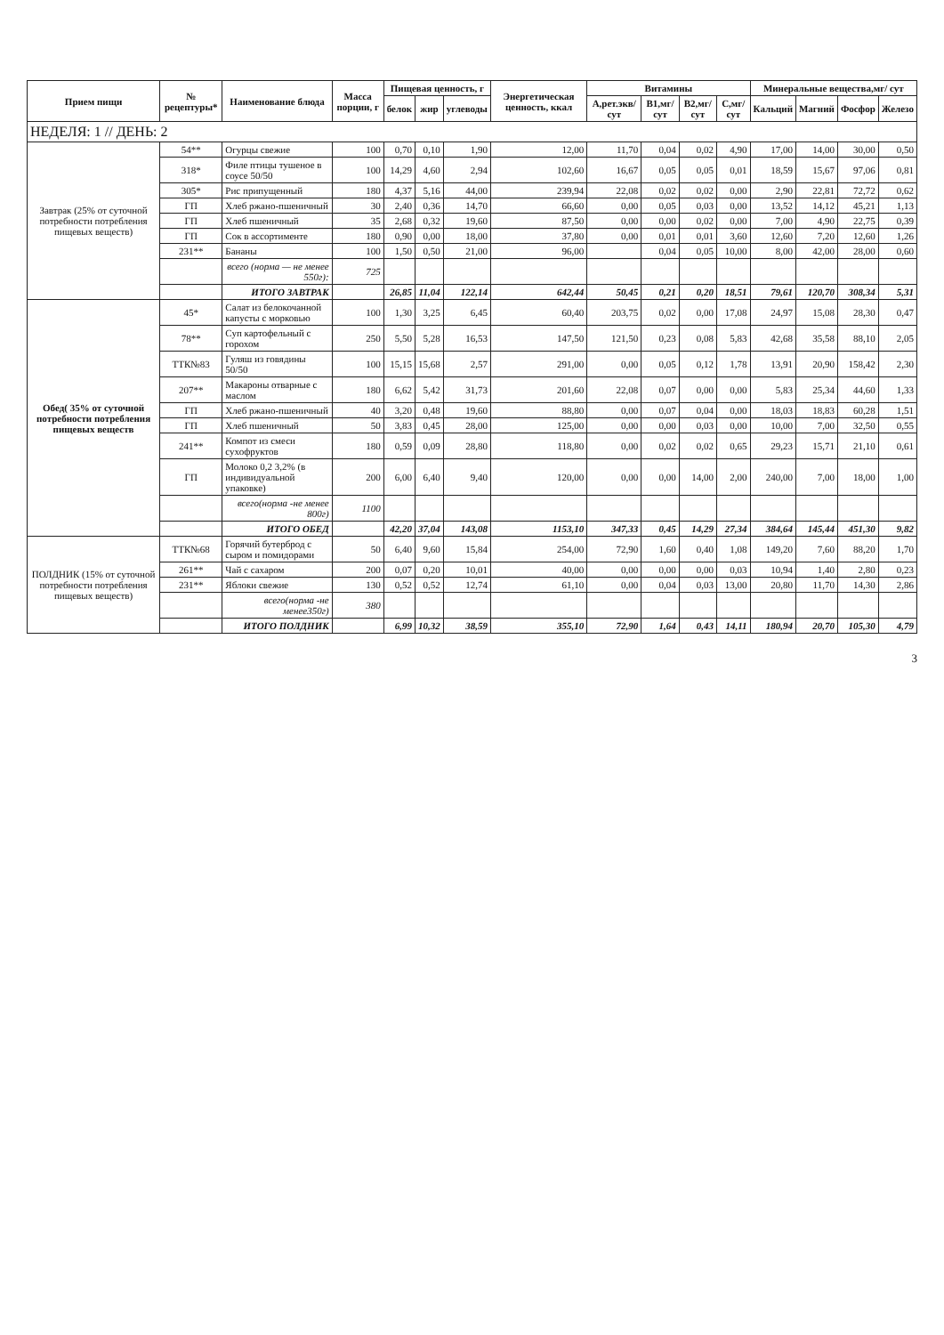| Прием пищи | № рецептуры* | Наименование блюда | Масса порции, г | Пищевая ценность, г | | | Энергетическая ценность, ккал | Витамины | | | | Минеральные вещества,мг/ сут | | | |
| --- | --- | --- | --- | --- | --- | --- | --- | --- | --- | --- | --- | --- | --- | --- | --- |
| | | | | белок | жир | углеводы | | А,рет.экв/ сут | В1,мг/сут | В2,мг/сут | С,мг/сут | Кальций | Магний | Фосфор | Железо |
| НЕДЕЛЯ: 1 // ДЕНЬ: 2 | | | | | | | | | | | | | | | |
| Завтрак (25% от суточной потребности потребления пищевых веществ) | 54** | Огурцы свежие | 100 | 0,70 | 0,10 | 1,90 | 12,00 | 11,70 | 0,04 | 0,02 | 4,90 | 17,00 | 14,00 | 30,00 | 0,50 |
| | 318* | Филе птицы тушеное в соусе 50/50 | 100 | 14,29 | 4,60 | 2,94 | 102,60 | 16,67 | 0,05 | 0,05 | 0,01 | 18,59 | 15,67 | 97,06 | 0,81 |
| | 305* | Рис припущенный | 180 | 4,37 | 5,16 | 44,00 | 239,94 | 22,08 | 0,02 | 0,02 | 0,00 | 2,90 | 22,81 | 72,72 | 0,62 |
| | ГП | Хлеб ржано-пшеничный | 30 | 2,40 | 0,36 | 14,70 | 66,60 | 0,00 | 0,05 | 0,03 | 0,00 | 13,52 | 14,12 | 45,21 | 1,13 |
| | ГП | Хлеб пшеничный | 35 | 2,68 | 0,32 | 19,60 | 87,50 | 0,00 | 0,00 | 0,02 | 0,00 | 7,00 | 4,90 | 22,75 | 0,39 |
| | ГП | Сок в ассортименте | 180 | 0,90 | 0,00 | 18,00 | 37,80 | 0,00 | 0,01 | 0,01 | 3,60 | 12,60 | 7,20 | 12,60 | 1,26 |
| | 231** | Бананы | 100 | 1,50 | 0,50 | 21,00 | 96,00 | | 0,04 | 0,05 | 10,00 | 8,00 | 42,00 | 28,00 | 0,60 |
| | | всего (норма — не менее 550г): | 725 | | | | | | | | | | | | |
| | | ИТОГО ЗАВТРАК | | 26,85 | 11,04 | 122,14 | 642,44 | 50,45 | 0,21 | 0,20 | 18,51 | 79,61 | 120,70 | 308,34 | 5,31 |
| Обед( 35% от суточной потребности потребления пищевых веществ | 45* | Салат из белокочанной капусты с морковью | 100 | 1,30 | 3,25 | 6,45 | 60,40 | 203,75 | 0,02 | 0,00 | 17,08 | 24,97 | 15,08 | 28,30 | 0,47 |
| | 78** | Суп картофельный с горохом | 250 | 5,50 | 5,28 | 16,53 | 147,50 | 121,50 | 0,23 | 0,08 | 5,83 | 42,68 | 35,58 | 88,10 | 2,05 |
| | ТТК№83 | Гуляш из говядины 50/50 | 100 | 15,15 | 15,68 | 2,57 | 291,00 | 0,00 | 0,05 | 0,12 | 1,78 | 13,91 | 20,90 | 158,42 | 2,30 |
| | 207** | Макароны отварные с маслом | 180 | 6,62 | 5,42 | 31,73 | 201,60 | 22,08 | 0,07 | 0,00 | 0,00 | 5,83 | 25,34 | 44,60 | 1,33 |
| | ГП | Хлеб ржано-пшеничный | 40 | 3,20 | 0,48 | 19,60 | 88,80 | 0,00 | 0,07 | 0,04 | 0,00 | 18,03 | 18,83 | 60,28 | 1,51 |
| | ГП | Хлеб пшеничный | 50 | 3,83 | 0,45 | 28,00 | 125,00 | 0,00 | 0,00 | 0,03 | 0,00 | 10,00 | 7,00 | 32,50 | 0,55 |
| | 241** | Компот из смеси сухофруктов | 180 | 0,59 | 0,09 | 28,80 | 118,80 | 0,00 | 0,02 | 0,02 | 0,65 | 29,23 | 15,71 | 21,10 | 0,61 |
| | ГП | Молоко 0,2 3,2% (в индивидуальной упаковке) | 200 | 6,00 | 6,40 | 9,40 | 120,00 | 0,00 | 0,00 | 14,00 | 2,00 | 240,00 | 7,00 | 18,00 | 1,00 |
| | | всего(норма -не менее 800г) | 1100 | | | | | | | | | | | | |
| | | ИТОГО ОБЕД | | 42,20 | 37,04 | 143,08 | 1153,10 | 347,33 | 0,45 | 14,29 | 27,34 | 384,64 | 145,44 | 451,30 | 9,82 |
| ПОЛДНИК (15% от суточной потребности потребления пищевых веществ) | ТТК№68 | Горячий бутерброд с сыром и помидорами | 50 | 6,40 | 9,60 | 15,84 | 254,00 | 72,90 | 1,60 | 0,40 | 1,08 | 149,20 | 7,60 | 88,20 | 1,70 |
| | 261** | Чай с сахаром | 200 | 0,07 | 0,20 | 10,01 | 40,00 | 0,00 | 0,00 | 0,00 | 0,03 | 10,94 | 1,40 | 2,80 | 0,23 |
| | 231** | Яблоки свежие | 130 | 0,52 | 0,52 | 12,74 | 61,10 | 0,00 | 0,04 | 0,03 | 13,00 | 20,80 | 11,70 | 14,30 | 2,86 |
| | | всего(норма -не менее350г) | 380 | | | | | | | | | | | | |
| | | ИТОГО ПОЛДНИК | | 6,99 | 10,32 | 38,59 | 355,10 | 72,90 | 1,64 | 0,43 | 14,11 | 180,94 | 20,70 | 105,30 | 4,79 |
3